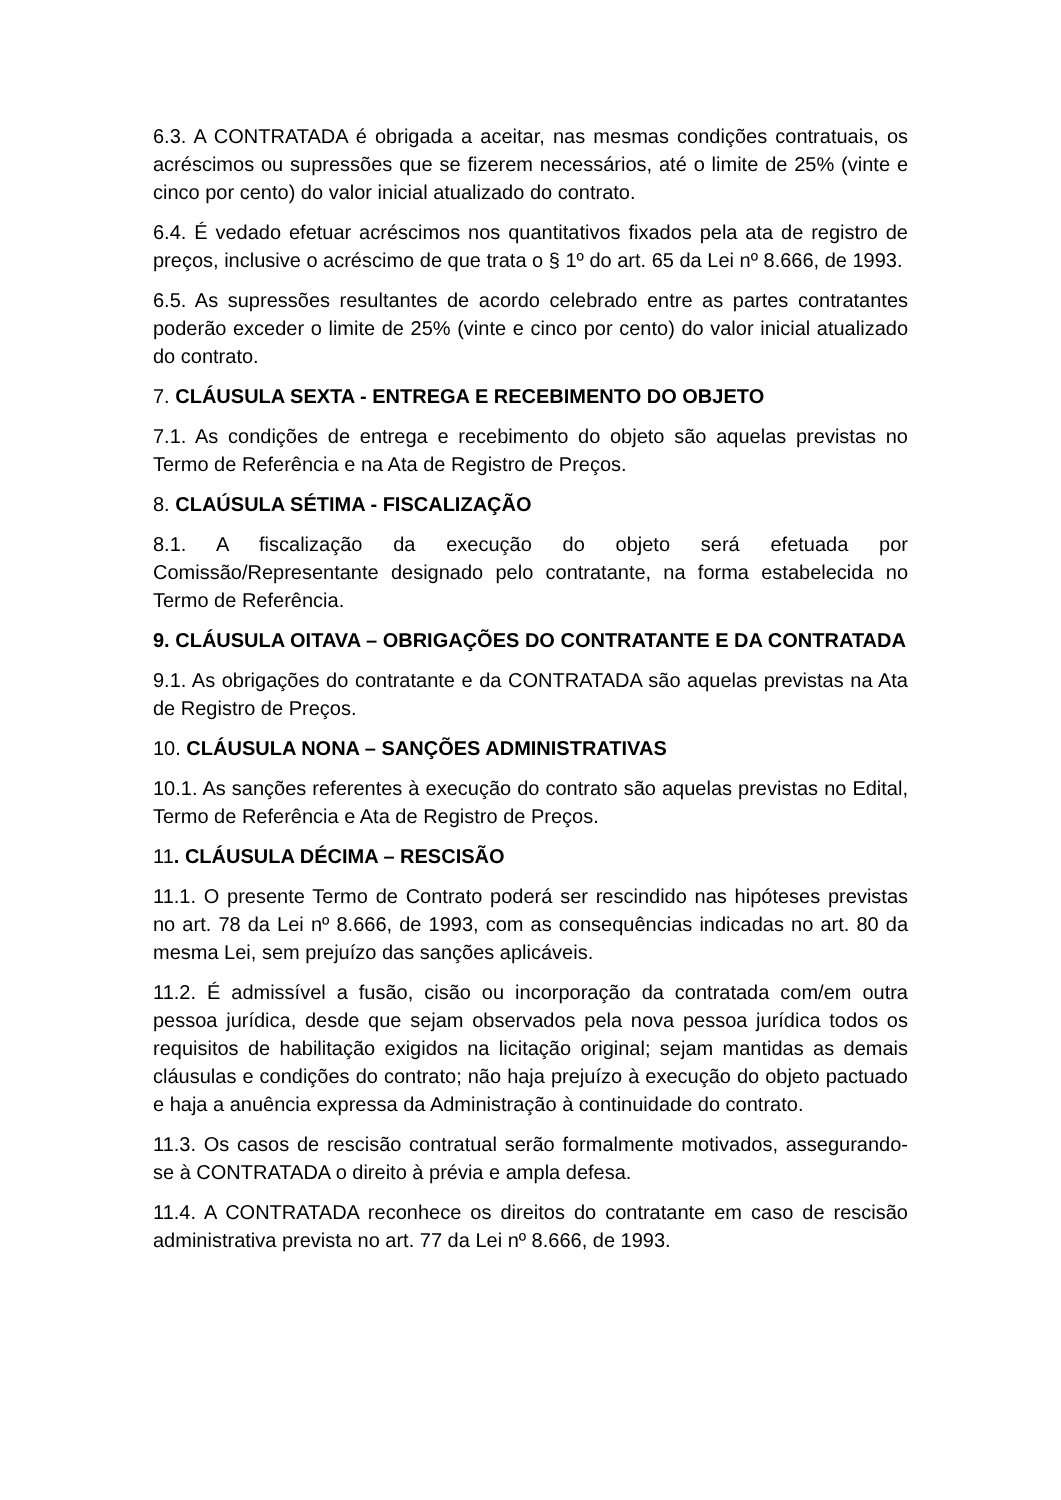6.3. A CONTRATADA é obrigada a aceitar, nas mesmas condições contratuais, os acréscimos ou supressões que se fizerem necessários, até o limite de 25% (vinte e cinco por cento) do valor inicial atualizado do contrato.
6.4. É vedado efetuar acréscimos nos quantitativos fixados pela ata de registro de preços, inclusive o acréscimo de que trata o § 1º do art. 65 da Lei nº 8.666, de 1993.
6.5. As supressões resultantes de acordo celebrado entre as partes contratantes poderão exceder o limite de 25% (vinte e cinco por cento) do valor inicial atualizado do contrato.
7. CLÁUSULA SEXTA - ENTREGA E RECEBIMENTO DO OBJETO
7.1. As condições de entrega e recebimento do objeto são aquelas previstas no Termo de Referência e na Ata de Registro de Preços.
8. CLAÚSULA SÉTIMA - FISCALIZAÇÃO
8.1. A fiscalização da execução do objeto será efetuada por Comissão/Representante designado pelo contratante, na forma estabelecida no Termo de Referência.
9. CLÁUSULA OITAVA – OBRIGAÇÕES DO CONTRATANTE E DA CONTRATADA
9.1. As obrigações do contratante e da CONTRATADA são aquelas previstas na Ata de Registro de Preços.
10. CLÁUSULA NONA – SANÇÕES ADMINISTRATIVAS
10.1. As sanções referentes à execução do contrato são aquelas previstas no Edital, Termo de Referência e Ata de Registro de Preços.
11. CLÁUSULA DÉCIMA – RESCISÃO
11.1. O presente Termo de Contrato poderá ser rescindido nas hipóteses previstas no art. 78 da Lei nº 8.666, de 1993, com as consequências indicadas no art. 80 da mesma Lei, sem prejuízo das sanções aplicáveis.
11.2. É admissível a fusão, cisão ou incorporação da contratada com/em outra pessoa jurídica, desde que sejam observados pela nova pessoa jurídica todos os requisitos de habilitação exigidos na licitação original; sejam mantidas as demais cláusulas e condições do contrato; não haja prejuízo à execução do objeto pactuado e haja a anuência expressa da Administração à continuidade do contrato.
11.3. Os casos de rescisão contratual serão formalmente motivados, assegurando-se à CONTRATADA o direito à prévia e ampla defesa.
11.4. A CONTRATADA reconhece os direitos do contratante em caso de rescisão administrativa prevista no art. 77 da Lei nº 8.666, de 1993.